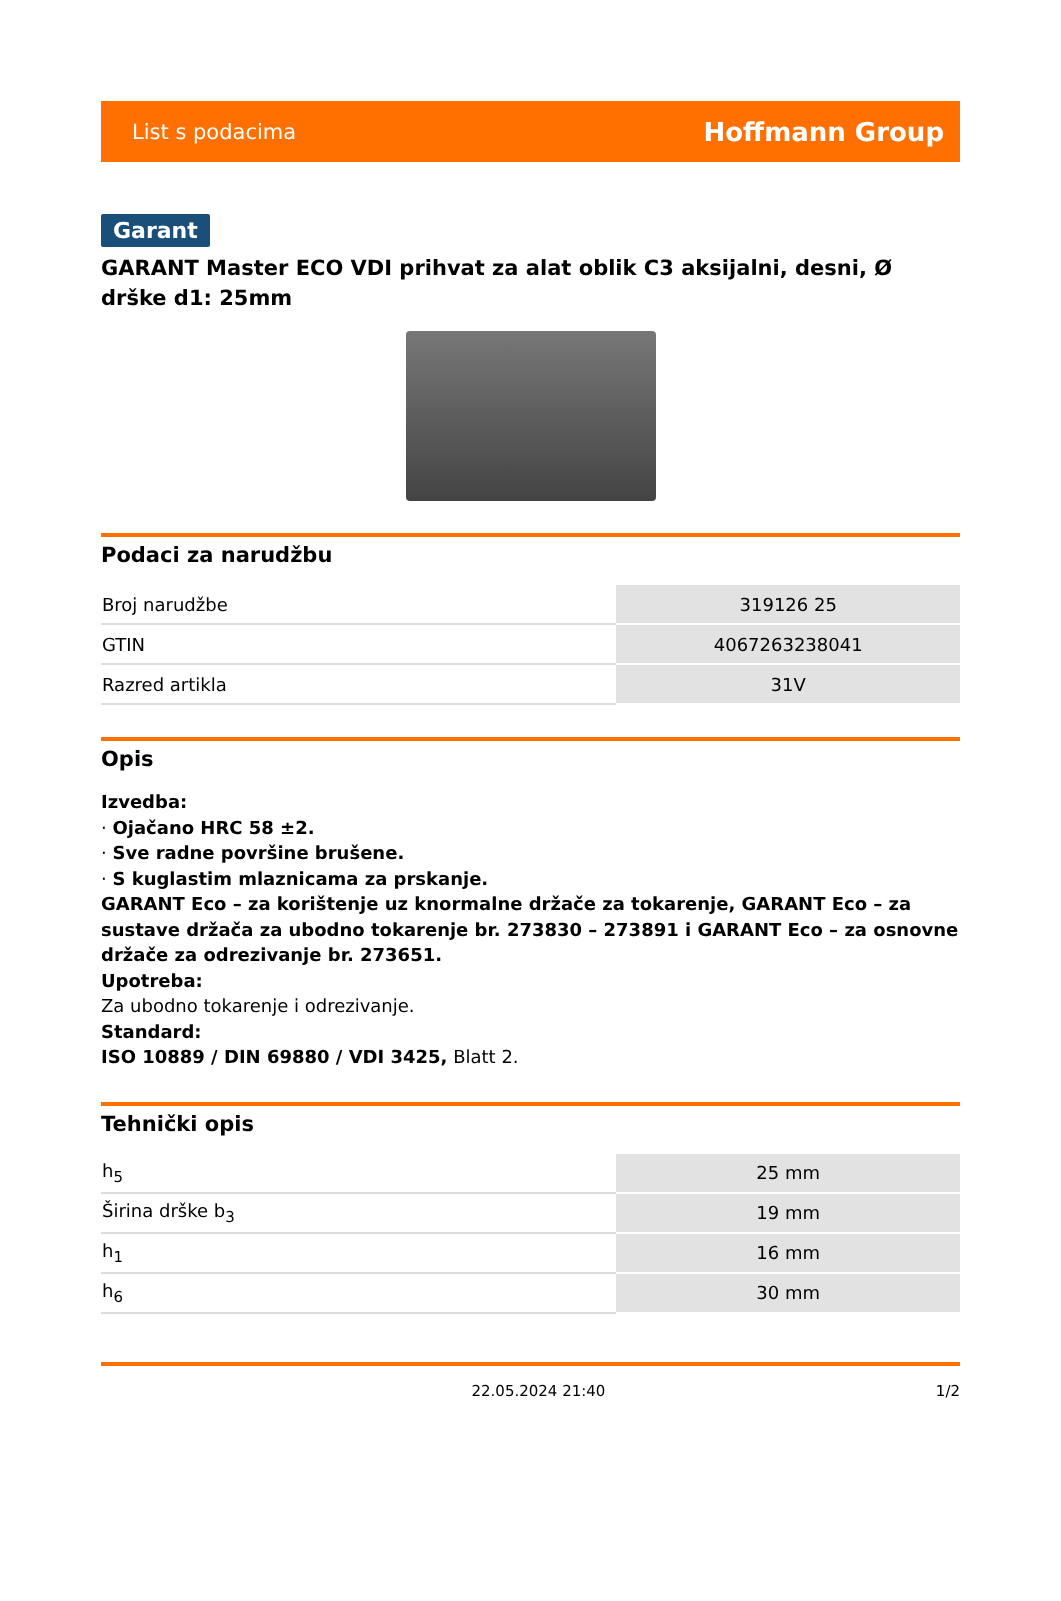List s podacima Hoffmann Group
Garant
GARANT Master ECO VDI prihvat za alat oblik C3 aksijalni, desni, Ø drške d1: 25mm
Podaci za narudžbu
| Broj narudžbe | 319126 25 |
| GTIN | 4067263238041 |
| Razred artikla | 31V |
Opis
Izvedba:
· Ojačano HRC 58 ±2.
· Sve radne površine brušene.
· S kuglastim mlaznicama za prskanje.
GARANT Eco – za korištenje uz knormalne držače za tokarenje, GARANT Eco – za sustave držača za ubodno tokarenje br. 273830 – 273891 i GARANT Eco – za osnovne držače za odrezivanje br. 273651.
Upotreba:
Za ubodno tokarenje i odrezivanje.
Standard:
ISO 10889 / DIN 69880 / VDI 3425, Blatt 2.
Tehnički opis
| h<sub>5</sub> | 25 mm |
| Širina drške b<sub>3</sub> | 19 mm |
| h<sub>1</sub> | 16 mm |
| h<sub>6</sub> | 30 mm |
22.05.2024 21:40 1/2